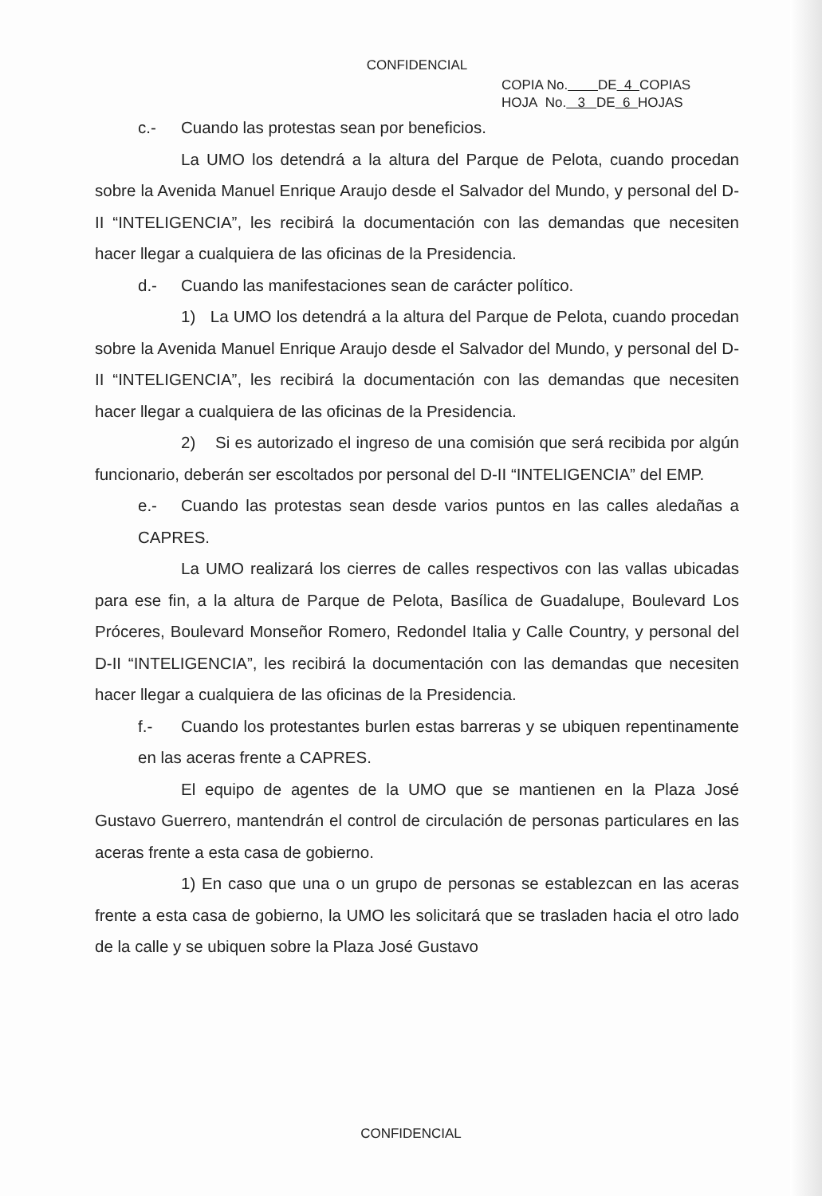CONFIDENCIAL
COPIA No. DE 4 COPIAS
HOJA No. 3 DE 6 HOJAS
c.- Cuando las protestas sean por beneficios.
La UMO los detendrá a la altura del Parque de Pelota, cuando procedan sobre la Avenida Manuel Enrique Araujo desde el Salvador del Mundo, y personal del D-II “INTELIGENCIA”, les recibirá la documentación con las demandas que necesiten hacer llegar a cualquiera de las oficinas de la Presidencia.
d.- Cuando las manifestaciones sean de carácter político.
1) La UMO los detendrá a la altura del Parque de Pelota, cuando procedan sobre la Avenida Manuel Enrique Araujo desde el Salvador del Mundo, y personal del D-II “INTELIGENCIA”, les recibirá la documentación con las demandas que necesiten hacer llegar a cualquiera de las oficinas de la Presidencia.
2) Si es autorizado el ingreso de una comisión que será recibida por algún funcionario, deberán ser escoltados por personal del D-II “INTELIGENCIA” del EMP.
e.- Cuando las protestas sean desde varios puntos en las calles aledañas a CAPRES.
La UMO realizará los cierres de calles respectivos con las vallas ubicadas para ese fin, a la altura de Parque de Pelota, Basílica de Guadalupe, Boulevard Los Próceres, Boulevard Monseñor Romero, Redondel Italia y Calle Country, y personal del D-II “INTELIGENCIA”, les recibirá la documentación con las demandas que necesiten hacer llegar a cualquiera de las oficinas de la Presidencia.
f.- Cuando los protestantes burlen estas barreras y se ubiquen repentinamente en las aceras frente a CAPRES.
El equipo de agentes de la UMO que se mantienen en la Plaza José Gustavo Guerrero, mantendrán el control de circulación de personas particulares en las aceras frente a esta casa de gobierno.
1) En caso que una o un grupo de personas se establezcan en las aceras frente a esta casa de gobierno, la UMO les solicitará que se trasladen hacia el otro lado de la calle y se ubiquen sobre la Plaza José Gustavo
CONFIDENCIAL